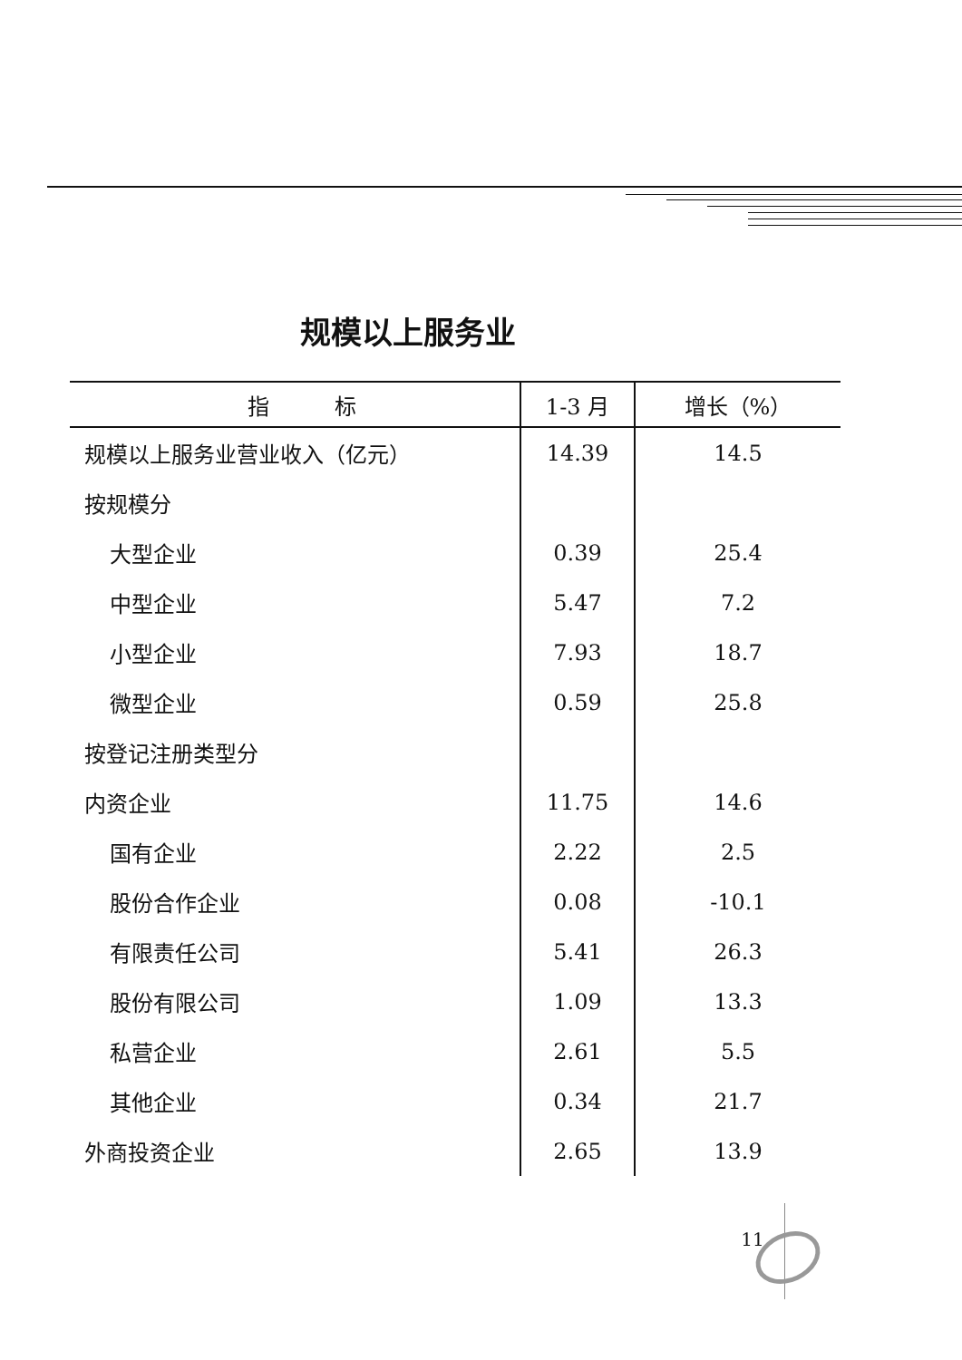规模以上服务业
| 指 标 | 1-3 月 | 增长（%） |
| --- | --- | --- |
| 规模以上服务业营业收入（亿元） | 14.39 | 14.5 |
| 按规模分 | | |
| 大型企业 | 0.39 | 25.4 |
| 中型企业 | 5.47 | 7.2 |
| 小型企业 | 7.93 | 18.7 |
| 微型企业 | 0.59 | 25.8 |
| 按登记注册类型分 | | |
| 内资企业 | 11.75 | 14.6 |
| 国有企业 | 2.22 | 2.5 |
| 股份合作企业 | 0.08 | -10.1 |
| 有限责任公司 | 5.41 | 26.3 |
| 股份有限公司 | 1.09 | 13.3 |
| 私营企业 | 2.61 | 5.5 |
| 其他企业 | 0.34 | 21.7 |
| 外商投资企业 | 2.65 | 13.9 |
11